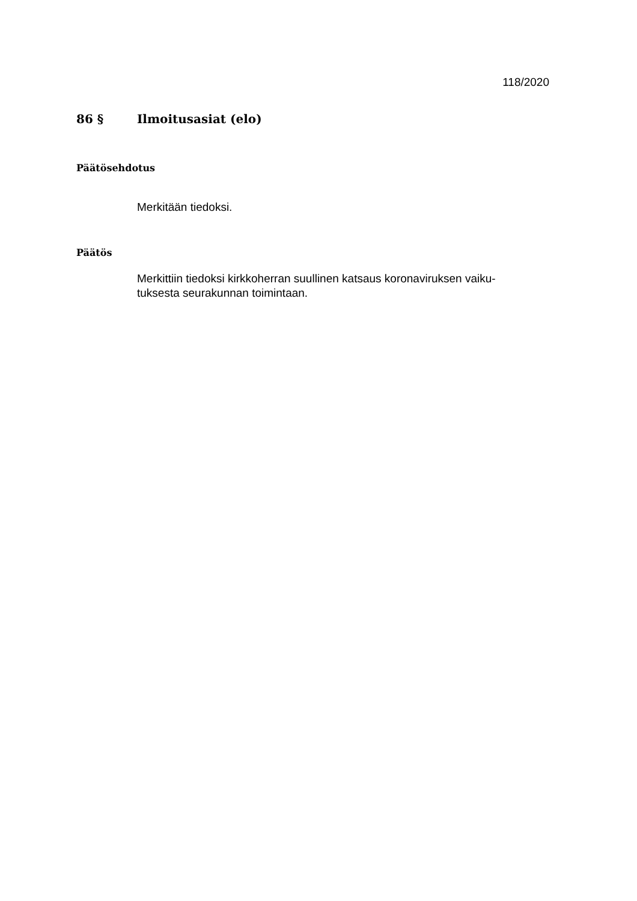118/2020
86 § Ilmoitusasiat (elo)
Päätösehdotus
Merkitään tiedoksi.
Päätös
Merkittiin tiedoksi kirkkoherran suullinen katsaus koronaviruksen vaiku-
tuksesta seurakunnan toimintaan.